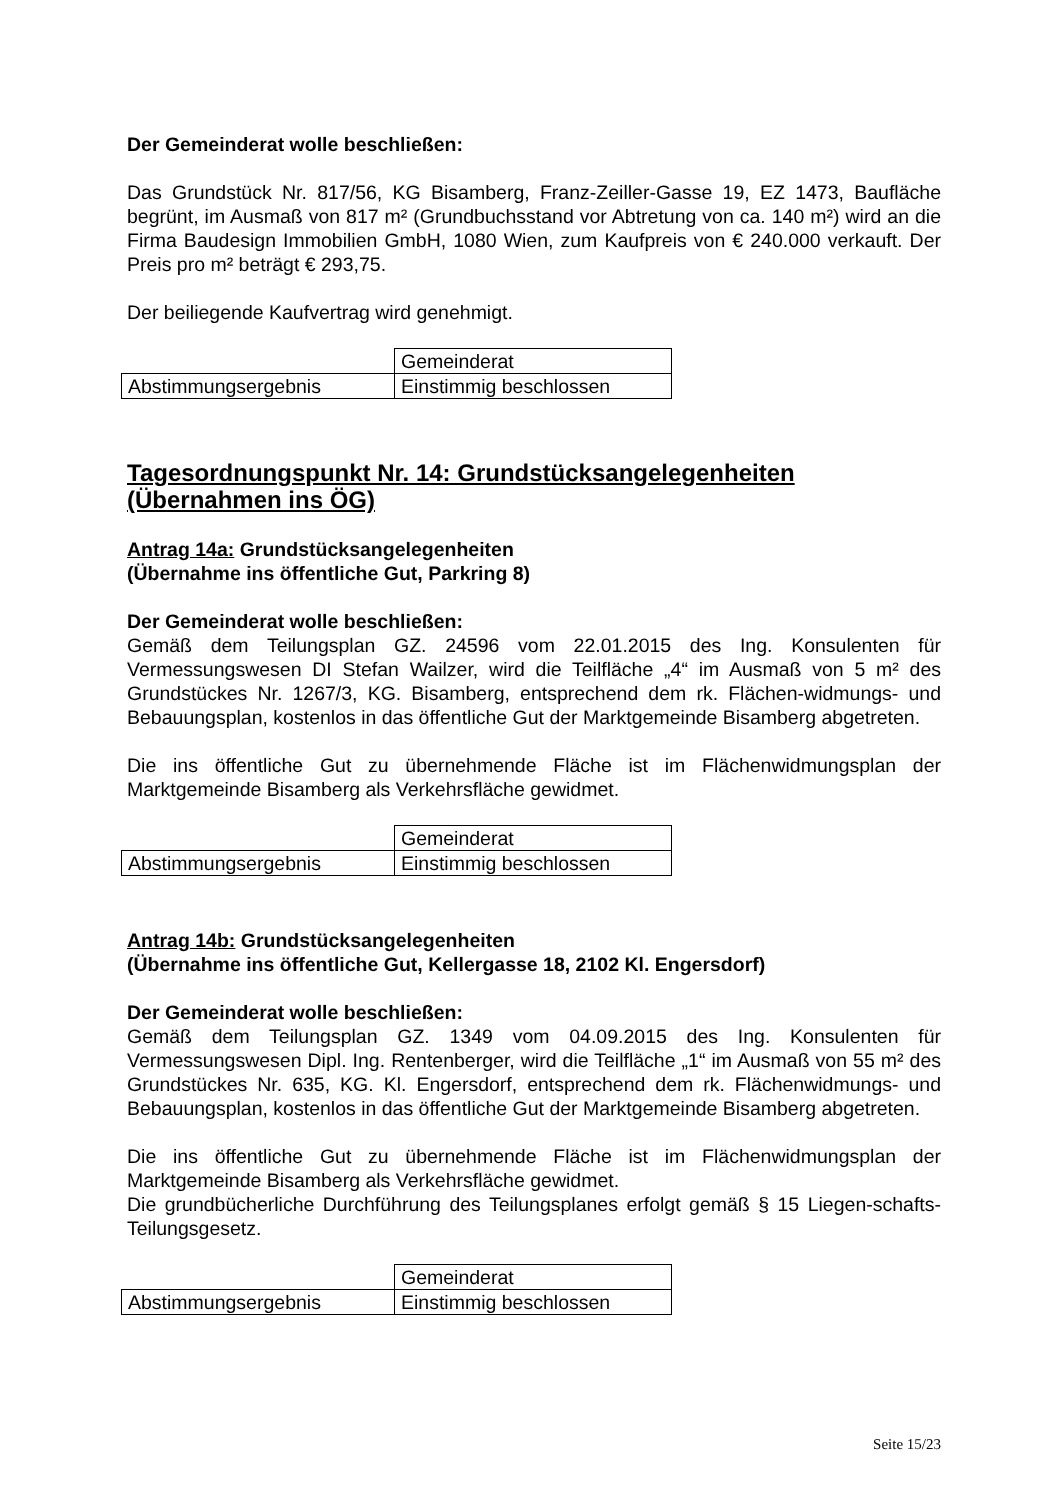Der Gemeinderat wolle beschließen:
Das Grundstück Nr. 817/56, KG Bisamberg, Franz-Zeiller-Gasse 19, EZ 1473, Baufläche begrünt, im Ausmaß von 817 m² (Grundbuchsstand vor Abtretung von ca. 140 m²) wird an die Firma Baudesign Immobilien GmbH, 1080 Wien, zum Kaufpreis von € 240.000 verkauft. Der Preis pro m² beträgt € 293,75.
Der beiliegende Kaufvertrag wird genehmigt.
| | Gemeinderat |
| Abstimmungsergebnis | Einstimmig beschlossen |
Tagesordnungspunkt Nr. 14: Grundstücksangelegenheiten (Übernahmen ins ÖG)
Antrag 14a: Grundstücksangelegenheiten
(Übernahme ins öffentliche Gut, Parkring 8)
Der Gemeinderat wolle beschließen:
Gemäß dem Teilungsplan GZ. 24596 vom 22.01.2015 des Ing. Konsulenten für Vermessungswesen DI Stefan Wailzer, wird die Teilfläche „4“ im Ausmaß von 5 m² des Grundstückes Nr. 1267/3, KG. Bisamberg, entsprechend dem rk. Flächen-widmungs- und Bebauungsplan, kostenlos in das öffentliche Gut der Marktgemeinde Bisamberg abgetreten.
Die ins öffentliche Gut zu übernehmende Fläche ist im Flächenwidmungsplan der Marktgemeinde Bisamberg als Verkehrsfläche gewidmet.
| | Gemeinderat |
| Abstimmungsergebnis | Einstimmig beschlossen |
Antrag 14b: Grundstücksangelegenheiten
(Übernahme ins öffentliche Gut, Kellergasse 18, 2102 Kl. Engersdorf)
Der Gemeinderat wolle beschließen:
Gemäß dem Teilungsplan GZ. 1349 vom 04.09.2015 des Ing. Konsulenten für Vermessungswesen Dipl. Ing. Rentenberger, wird die Teilfläche „1“ im Ausmaß von 55 m² des Grundstückes Nr. 635, KG. Kl. Engersdorf, entsprechend dem rk. Flächenwidmungs- und Bebauungsplan, kostenlos in das öffentliche Gut der Marktgemeinde Bisamberg abgetreten.
Die ins öffentliche Gut zu übernehmende Fläche ist im Flächenwidmungsplan der Marktgemeinde Bisamberg als Verkehrsfläche gewidmet.
Die grundbücherliche Durchführung des Teilungsplanes erfolgt gemäß § 15 Liegen-schafts-Teilungsgesetz.
| | Gemeinderat |
| Abstimmungsergebnis | Einstimmig beschlossen |
Seite 15/23